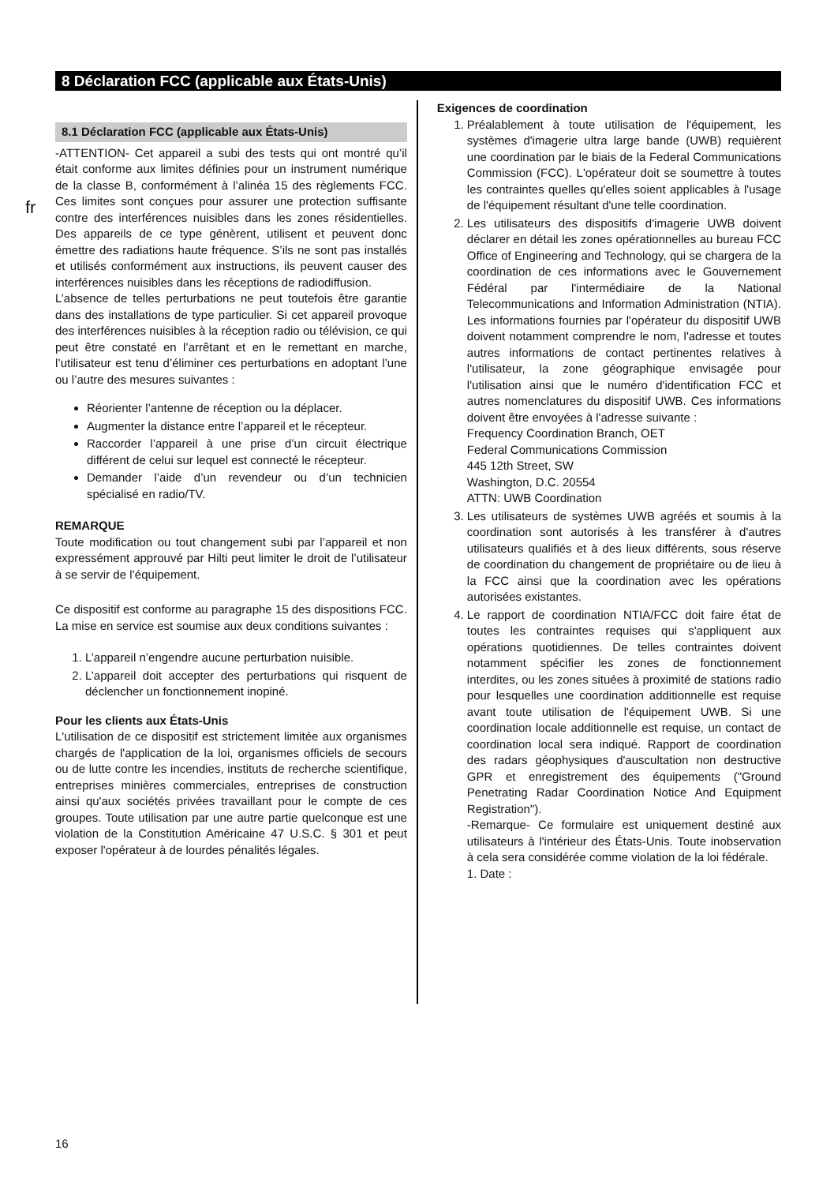8 Déclaration FCC (applicable aux États-Unis)
fr
8.1 Déclaration FCC (applicable aux États-Unis)
-ATTENTION- Cet appareil a subi des tests qui ont montré qu’il était conforme aux limites définies pour un instrument numérique de la classe B, conformément à l’alinéa 15 des règlements FCC. Ces limites sont conçues pour assurer une protection suffisante contre des interférences nuisibles dans les zones résidentielles. Des appareils de ce type génèrent, utilisent et peuvent donc émettre des radiations haute fréquence. S’ils ne sont pas installés et utilisés conformément aux instructions, ils peuvent causer des interférences nuisibles dans les réceptions de radiodiffusion.
L’absence de telles perturbations ne peut toutefois être garantie dans des installations de type particulier. Si cet appareil provoque des interférences nuisibles à la réception radio ou télévision, ce qui peut être constaté en l’arrêtant et en le remettant en marche, l’utilisateur est tenu d’éliminer ces perturbations en adoptant l’une ou l’autre des mesures suivantes :
Réorienter l’antenne de réception ou la déplacer.
Augmenter la distance entre l’appareil et le récepteur.
Raccorder l’appareil à une prise d’un circuit électrique différent de celui sur lequel est connecté le récepteur.
Demander l’aide d’un revendeur ou d’un technicien spécialisé en radio/TV.
REMARQUE
Toute modification ou tout changement subi par l’appareil et non expressément approuvé par Hilti peut limiter le droit de l’utilisateur à se servir de l’équipement.
Ce dispositif est conforme au paragraphe 15 des dispositions FCC. La mise en service est soumise aux deux conditions suivantes :
1. L’appareil n’engendre aucune perturbation nuisible.
2. L’appareil doit accepter des perturbations qui risquent de déclencher un fonctionnement inopiné.
Pour les clients aux États-Unis
L'utilisation de ce dispositif est strictement limitée aux organismes chargés de l'application de la loi, organismes officiels de secours ou de lutte contre les incendies, instituts de recherche scientifique, entreprises minières commerciales, entreprises de construction ainsi qu'aux sociétés privées travaillant pour le compte de ces groupes. Toute utilisation par une autre partie quelconque est une violation de la Constitution Américaine 47 U.S.C. § 301 et peut exposer l'opérateur à de lourdes pénalités légales.
Exigences de coordination
1. Préalablement à toute utilisation de l'équipement, les systèmes d'imagerie ultra large bande (UWB) requièrent une coordination par le biais de la Federal Communications Commission (FCC). L'opérateur doit se soumettre à toutes les contraintes quelles qu'elles soient applicables à l'usage de l'équipement résultant d'une telle coordination.
2. Les utilisateurs des dispositifs d'imagerie UWB doivent déclarer en détail les zones opérationnelles au bureau FCC Office of Engineering and Technology, qui se chargera de la coordination de ces informations avec le Gouvernement Fédéral par l'intermédiaire de la National Telecommunications and Information Administration (NTIA). Les informations fournies par l'opérateur du dispositif UWB doivent notamment comprendre le nom, l'adresse et toutes autres informations de contact pertinentes relatives à l'utilisateur, la zone géographique envisagée pour l'utilisation ainsi que le numéro d'identification FCC et autres nomenclatures du dispositif UWB. Ces informations doivent être envoyées à l'adresse suivante :
Frequency Coordination Branch, OET
Federal Communications Commission
445 12th Street, SW
Washington, D.C. 20554
ATTN: UWB Coordination
3. Les utilisateurs de systèmes UWB agréés et soumis à la coordination sont autorisés à les transférer à d'autres utilisateurs qualifiés et à des lieux différents, sous réserve de coordination du changement de propriétaire ou de lieu à la FCC ainsi que la coordination avec les opérations autorisées existantes.
4. Le rapport de coordination NTIA/FCC doit faire état de toutes les contraintes requises qui s'appliquent aux opérations quotidiennes. De telles contraintes doivent notamment spécifier les zones de fonctionnement interdites, ou les zones situées à proximité de stations radio pour lesquelles une coordination additionnelle est requise avant toute utilisation de l'équipement UWB. Si une coordination locale additionnelle est requise, un contact de coordination local sera indiqué. Rapport de coordination des radars géophysiques d'auscultation non destructive GPR et enregistrement des équipements ("Ground Penetrating Radar Coordination Notice And Equipment Registration").
-Remarque- Ce formulaire est uniquement destiné aux utilisateurs à l'intérieur des États-Unis. Toute inobservation à cela sera considérée comme violation de la loi fédérale.
1. Date :
16